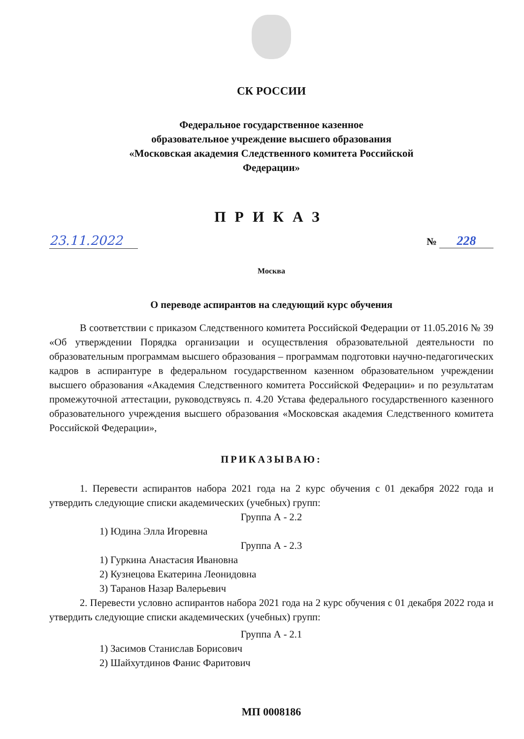СК РОССИИ
Федеральное государственное казенное
образовательное учреждение высшего образования
«Московская академия Следственного комитета Российской
Федерации»
ПРИКАЗ
23.11.2022
№ 228
Москва
О переводе аспирантов на следующий курс обучения
В соответствии с приказом Следственного комитета Российской Федерации от 11.05.2016 № 39 «Об утверждении Порядка организации и осуществления образовательной деятельности по образовательным программам высшего образования – программам подготовки научно-педагогических кадров в аспирантуре в федеральном государственном казенном образовательном учреждении высшего образования «Академия Следственного комитета Российской Федерации» и по результатам промежуточной аттестации, руководствуясь п. 4.20 Устава федерального государственного казенного образовательного учреждения высшего образования «Московская академия Следственного комитета Российской Федерации»,
ПРИКАЗЫВАЮ:
1. Перевести аспирантов набора 2021 года на 2 курс обучения с 01 декабря 2022 года и утвердить следующие списки академических (учебных) групп:
Группа А - 2.2
1) Юдина Элла Игоревна
Группа А - 2.3
1) Гуркина Анастасия Ивановна
2) Кузнецова Екатерина Леонидовна
3) Таранов Назар Валерьевич
2. Перевести условно аспирантов набора 2021 года на 2 курс обучения с 01 декабря 2022 года и утвердить следующие списки академических (учебных) групп:
Группа А - 2.1
1) Засимов Станислав Борисович
2) Шайхутдинов Фанис Фаритович
МП 0008186